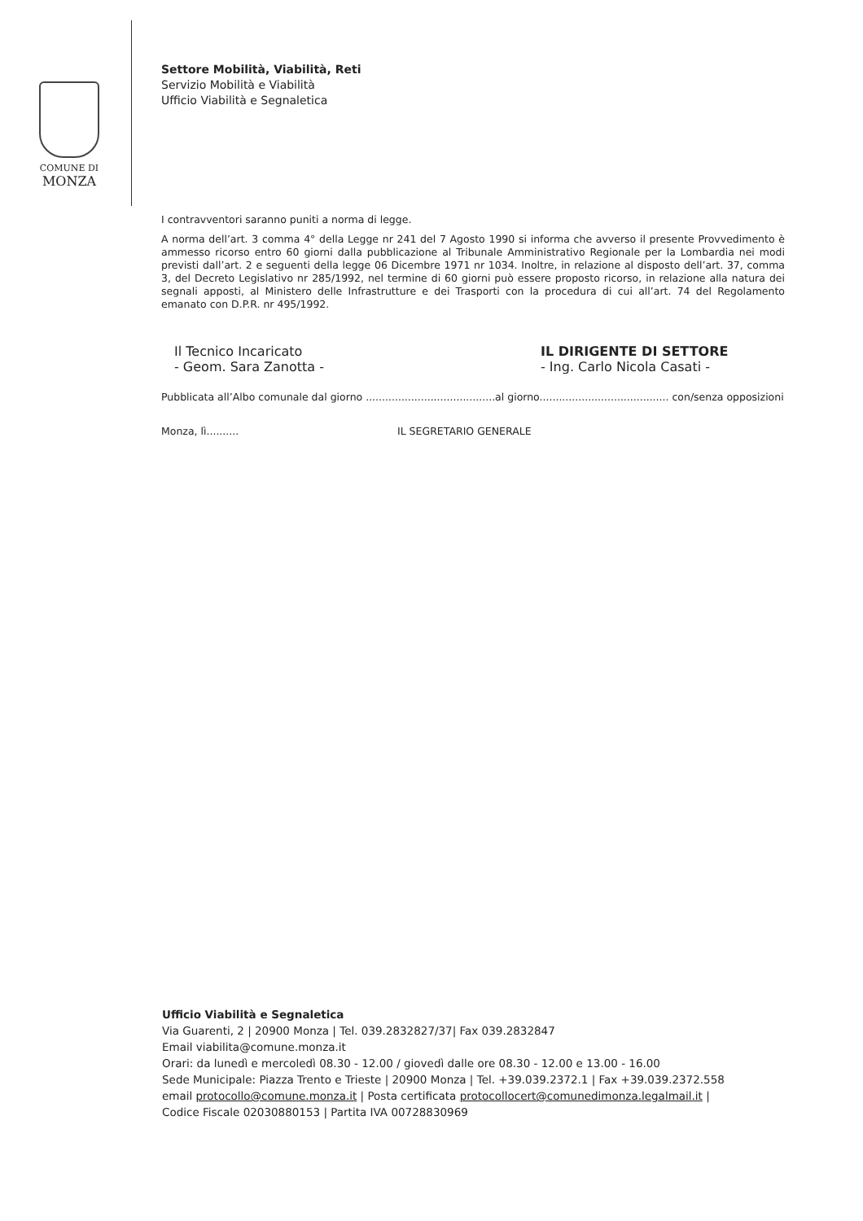COMUNE DI
MONZA
Settore Mobilità, Viabilità, Reti
Servizio Mobilità e Viabilità
Ufficio Viabilità e Segnaletica
I contravventori saranno puniti a norma di legge.
A norma dell’art. 3 comma 4° della Legge nr 241 del 7 Agosto 1990 si informa che avverso il presente Provvedimento è ammesso ricorso entro 60 giorni dalla pubblicazione al Tribunale Amministrativo Regionale per la Lombardia nei modi previsti dall’art. 2 e seguenti della legge 06 Dicembre 1971 nr 1034. Inoltre, in relazione al disposto dell’art. 37, comma 3, del Decreto Legislativo nr 285/1992, nel termine di 60 giorni può essere proposto ricorso, in relazione alla natura dei segnali apposti, al Ministero delle Infrastrutture e dei Trasporti con la procedura di cui all’art. 74 del Regolamento emanato con D.P.R. nr 495/1992.
Il Tecnico Incaricato
- Geom. Sara Zanotta -
IL DIRIGENTE DI SETTORE
- Ing. Carlo Nicola Casati -
Pubblicata all’Albo comunale dal giorno ........................................al giorno........................................ con/senza opposizioni
Monza, lì.......... IL SEGRETARIO GENERALE
Ufficio Viabilità e Segnaletica
Via Guarenti, 2 | 20900 Monza | Tel. 039.2832827/37| Fax 039.2832847
Email viabilita@comune.monza.it
Orari: da lunedì e mercoledì 08.30 - 12.00 / giovedì dalle ore 08.30 - 12.00 e 13.00 - 16.00
Sede Municipale: Piazza Trento e Trieste | 20900 Monza | Tel. +39.039.2372.1 | Fax +39.039.2372.558
email protocollo@comune.monza.it | Posta certificata protocollocert@comunedimonza.legalmail.it |
Codice Fiscale 02030880153 | Partita IVA 00728830969